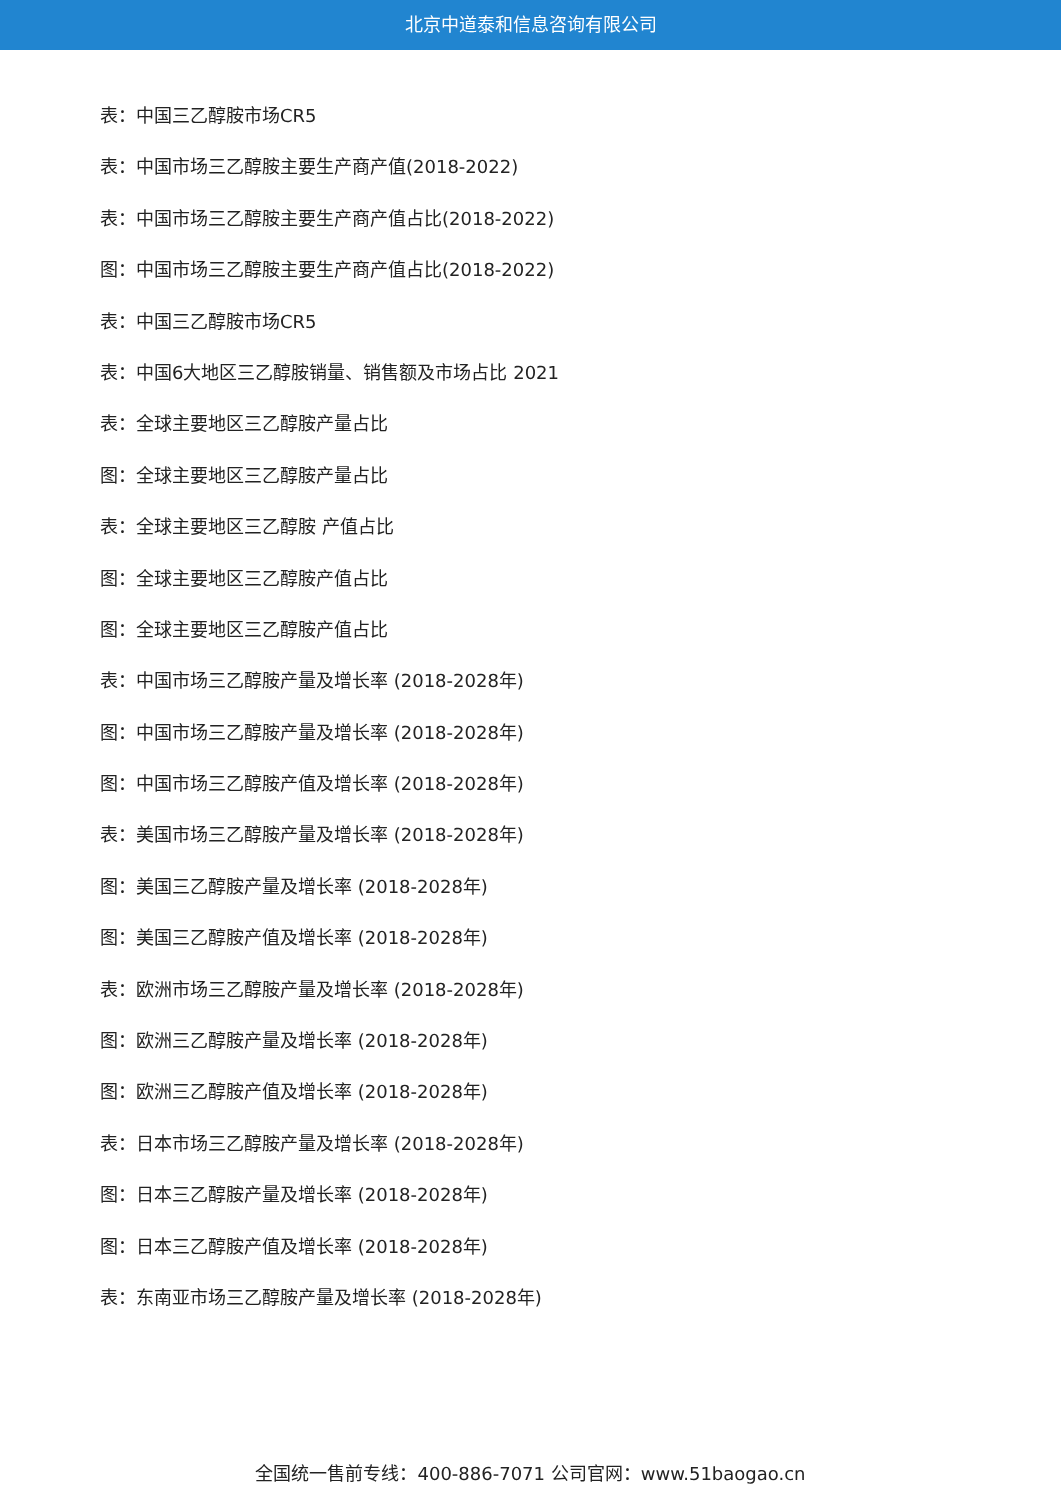北京中道泰和信息咨询有限公司
表：中国三乙醇胺市场CR5
表：中国市场三乙醇胺主要生产商产值(2018-2022)
表：中国市场三乙醇胺主要生产商产值占比(2018-2022)
图：中国市场三乙醇胺主要生产商产值占比(2018-2022)
表：中国三乙醇胺市场CR5
表：中国6大地区三乙醇胺销量、销售额及市场占比 2021
表：全球主要地区三乙醇胺产量占比
图：全球主要地区三乙醇胺产量占比
表：全球主要地区三乙醇胺 产值占比
图：全球主要地区三乙醇胺产值占比
图：全球主要地区三乙醇胺产值占比
表：中国市场三乙醇胺产量及增长率 (2018-2028年)
图：中国市场三乙醇胺产量及增长率 (2018-2028年)
图：中国市场三乙醇胺产值及增长率 (2018-2028年)
表：美国市场三乙醇胺产量及增长率 (2018-2028年)
图：美国三乙醇胺产量及增长率 (2018-2028年)
图：美国三乙醇胺产值及增长率 (2018-2028年)
表：欧洲市场三乙醇胺产量及增长率 (2018-2028年)
图：欧洲三乙醇胺产量及增长率 (2018-2028年)
图：欧洲三乙醇胺产值及增长率 (2018-2028年)
表：日本市场三乙醇胺产量及增长率 (2018-2028年)
图：日本三乙醇胺产量及增长率 (2018-2028年)
图：日本三乙醇胺产值及增长率 (2018-2028年)
表：东南亚市场三乙醇胺产量及增长率 (2018-2028年)
全国统一售前专线：400-886-7071 公司官网：www.51baogao.cn